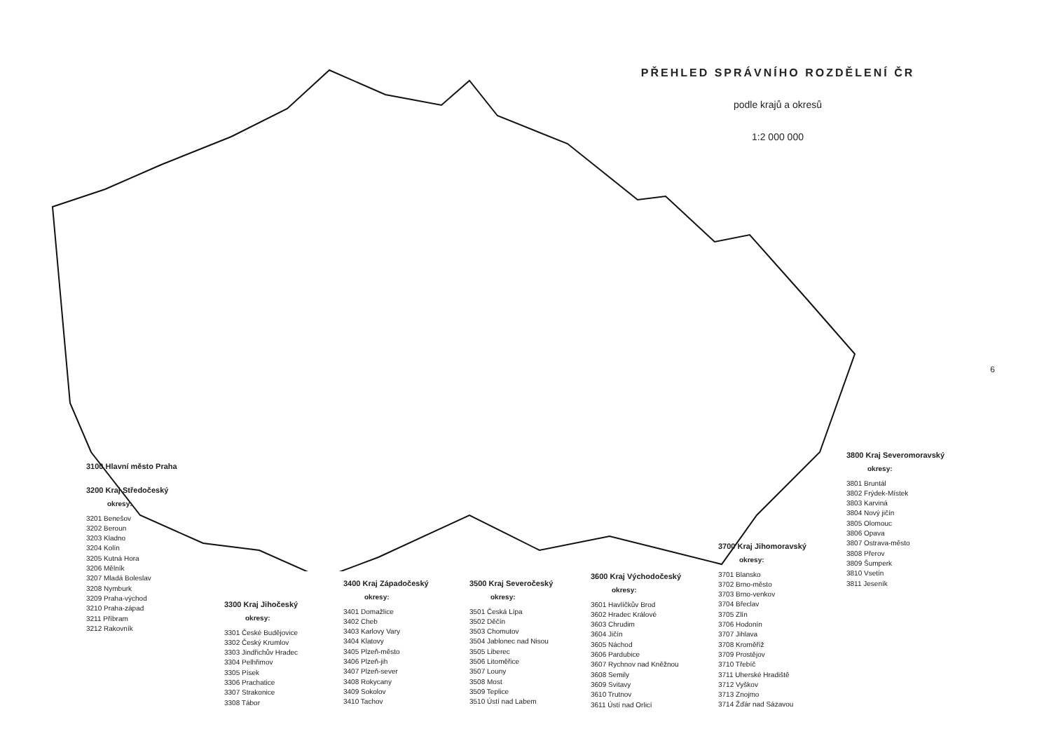PŘEHLED SPRÁVNÍHO ROZDĚLENÍ ČR
podle krajů a okresů
1:2 000 000
3100 Hlavní město Praha
3200 Kraj Středočeský
okresy:
3201 Benešov
3202 Beroun
3203 Kladno
3204 Kolín
3205 Kutná Hora
3206 Mělník
3207 Mladá Boleslav
3208 Nymburk
3209 Praha-východ
3210 Praha-západ
3211 Příbram
3212 Rakovník
3300 Kraj Jihočeský
okresy:
3301 České Budějovice
3302 Český Krumlov
3303 Jindřichův Hradec
3304 Pelhřimov
3305 Písek
3306 Prachatice
3307 Strakonice
3308 Tábor
3400 Kraj Západočeský
okresy:
3401 Domažlice
3402 Cheb
3403 Karlovy Vary
3404 Klatovy
3405 Plzeň-město
3406 Plzeň-jih
3407 Plzeň-sever
3408 Rokycany
3409 Sokolov
3410 Tachov
3500 Kraj Severočeský
okresy:
3501 Česká Lípa
3502 Děčín
3503 Chomutov
3504 Jablonec nad Nisou
3505 Liberec
3506 Litoměřice
3507 Louny
3508 Most
3509 Teplice
3510 Ústí nad Labem
3600 Kraj Východočeský
okresy:
3601 Havlíčkův Brod
3602 Hradec Králové
3603 Chrudim
3604 Jičín
3605 Náchod
3606 Pardubice
3607 Rychnov nad Kněžnou
3608 Semily
3609 Svitavy
3610 Trutnov
3611 Ústí nad Orlicí
3700 Kraj Jihomoravský
okresy:
3701 Blansko
3702 Brno-město
3703 Brno-venkov
3704 Břeclav
3705 Zlín
3706 Hodonín
3707 Jihlava
3708 Kroměříž
3709 Prostějov
3710 Třebíč
3711 Uherské Hradiště
3712 Vyškov
3713 Znojmo
3714 Žďár nad Sázavou
3800 Kraj Severomoravský
okresy:
3801 Bruntál
3802 Frýdek-Místek
3803 Karviná
3804 Nový jičín
3805 Olomouc
3806 Opava
3807 Ostrava-město
3808 Přerov
3809 Šumperk
3810 Vsetín
3811 Jeseník
6